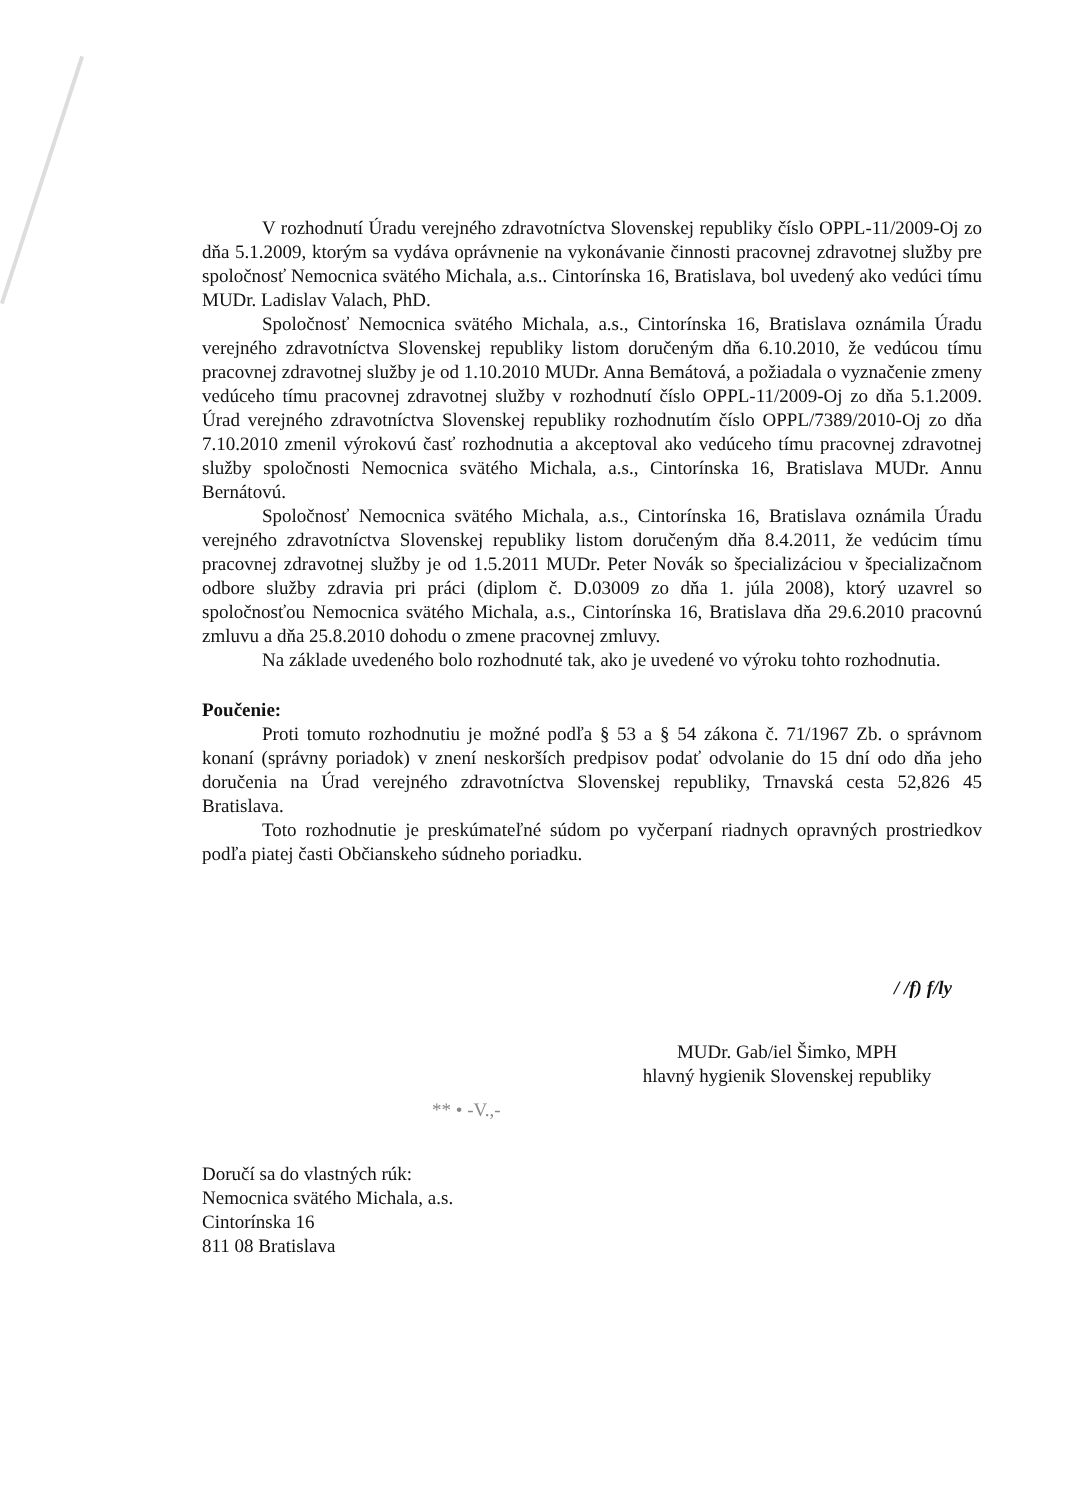V rozhodnutí Úradu verejného zdravotníctva Slovenskej republiky číslo OPPL-11/2009-Oj zo dňa 5.1.2009, ktorým sa vydáva oprávnenie na vykonávanie činnosti pracovnej zdravotnej služby pre spoločnosť Nemocnica svätého Michala, a.s.. Cintorínska 16, Bratislava, bol uvedený ako vedúci tímu MUDr. Ladislav Valach, PhD.
Spoločnosť Nemocnica svätého Michala, a.s., Cintorínska 16, Bratislava oznámila Úradu verejného zdravotníctva Slovenskej republiky listom doručeným dňa 6.10.2010, že vedúcou tímu pracovnej zdravotnej služby je od 1.10.2010 MUDr. Anna Bemátová, a požiadala o vyznačenie zmeny vedúceho tímu pracovnej zdravotnej služby v rozhodnutí číslo OPPL-11/2009-Oj zo dňa 5.1.2009. Úrad verejného zdravotníctva Slovenskej republiky rozhodnutím číslo OPPL/7389/2010-Oj zo dňa 7.10.2010 zmenil výrokovú časť rozhodnutia a akceptoval ako vedúceho tímu pracovnej zdravotnej služby spoločnosti Nemocnica svätého Michala, a.s., Cintorínska 16, Bratislava MUDr. Annu Bernátovú.
Spoločnosť Nemocnica svätého Michala, a.s., Cintorínska 16, Bratislava oznámila Úradu verejného zdravotníctva Slovenskej republiky listom doručeným dňa 8.4.2011, že vedúcim tímu pracovnej zdravotnej služby je od 1.5.2011 MUDr. Peter Novák so špecializáciou v špecializačnom odbore služby zdravia pri práci (diplom č. D.03009 zo dňa 1. júla 2008), ktorý uzavrel so spoločnosťou Nemocnica svätého Michala, a.s., Cintorínska 16, Bratislava dňa 29.6.2010 pracovnú zmluvu a dňa 25.8.2010 dohodu o zmene pracovnej zmluvy.
Na základe uvedeného bolo rozhodnuté tak, ako je uvedené vo výroku tohto rozhodnutia.
Poučenie:
Proti tomuto rozhodnutiu je možné podľa § 53 a § 54 zákona č. 71/1967 Zb. o správnom konaní (správny poriadok) v znení neskorších predpisov podať odvolanie do 15 dní odo dňa jeho doručenia na Úrad verejného zdravotníctva Slovenskej republiky, Trnavská cesta 52,826 45 Bratislava.
Toto rozhodnutie je preskúmateľné súdom po vyčerpaní riadnych opravných prostriedkov podľa piatej časti Občianskeho súdneho poriadku.
/ /f) f/ly
MUDr. Gab/iel Šimko, MPH
hlavný hygienik Slovenskej republiky
** • -V.,-
Doručí sa do vlastných rúk:
Nemocnica svätého Michala, a.s.
Cintorínska 16
811 08 Bratislava